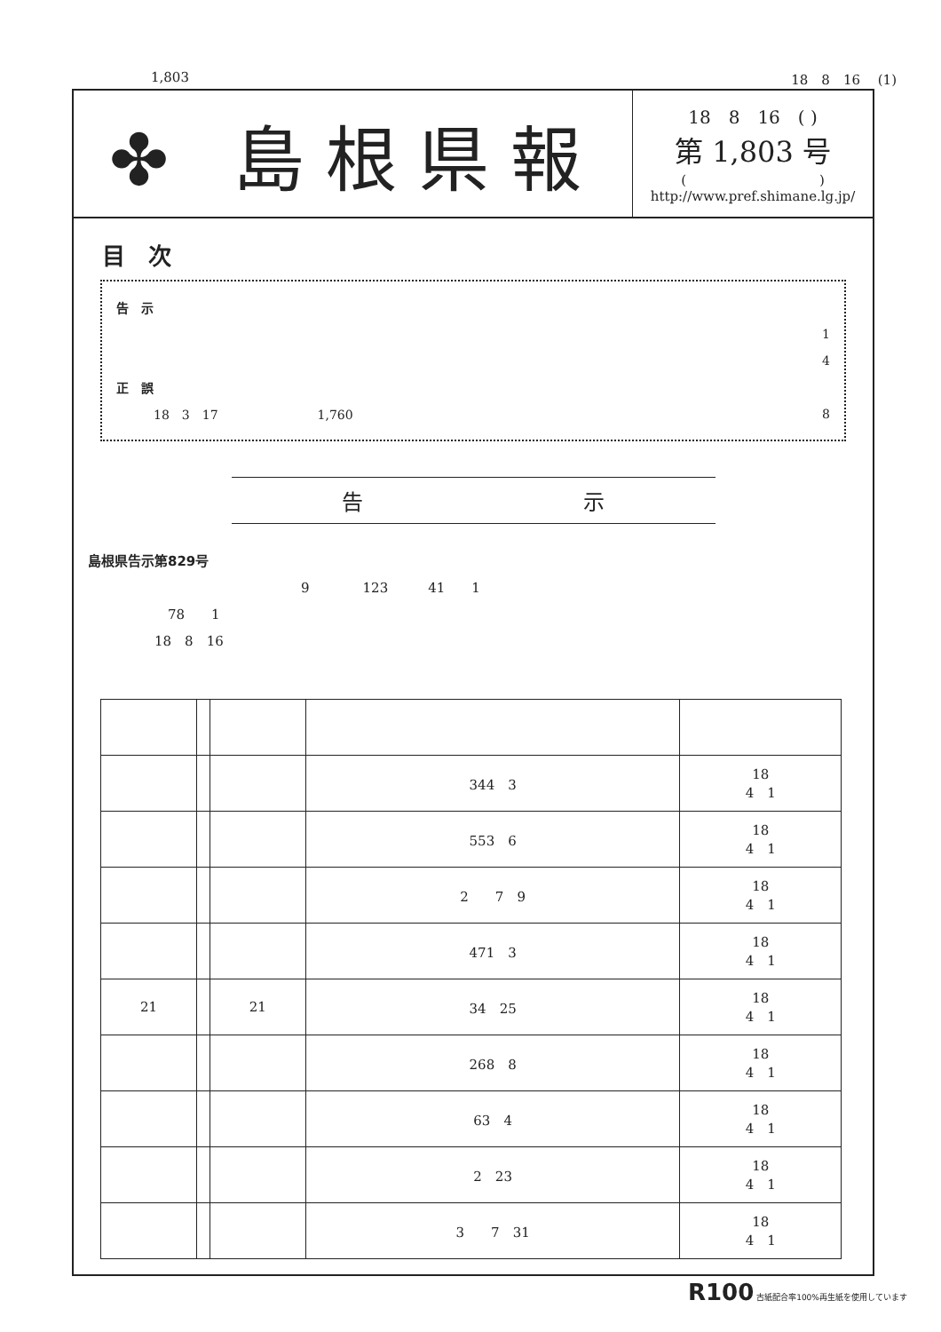1,803 18　8　16　 (1)
✤ 島根県報
18　8　16　( )
第 1,803 号
(　　　　　　　　　　)
http://www.pref.shimane.lg.jp/
目　次
告　示
1
4
正　誤
　　　18　3　17　　　　　　　　1,760 8
告 示
島根県告示第829号
　　　　　　　　　　　　　　　　9　　　　123　　　41　　1
　　　　　　78　　1
　　　　　18　8　16
| | | | 344 3 | 18 4 1 |
| | | | 553 6 | 18 4 1 |
| | | | 2 7 9 | 18 4 1 |
| | | | 471 3 | 18 4 1 |
| 21 | | 21 | 34 25 | 18 4 1 |
| | | | 268 8 | 18 4 1 |
| | | | 63 4 | 18 4 1 |
| | | | 2 23 | 18 4 1 |
| | | | 3 7 31 | 18 4 1 |
R100 古紙配合率100%再生紙を使用しています